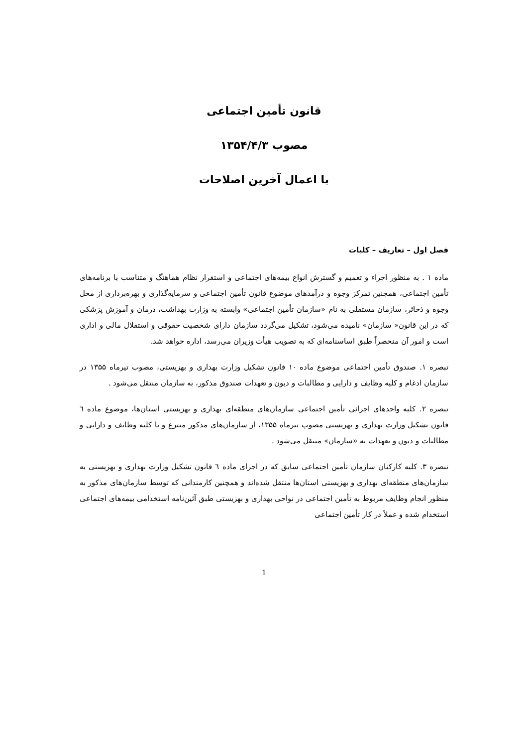قانون تأمین اجتماعی
مصوب ۱۳۵۴/۴/۳
با اعمال آخرین اصلاحات
فصل اول – تعاریف – کلیات
ماده ۱ . به منظور اجراء و تعمیم و گسترش انواع بیمه‌های اجتماعی و استقرار نظام هماهنگ و متناسب با برنامه‌های تأمین اجتماعی، همچنین تمرکز وجوه و درآمدهای موضوع قانون تأمین اجتماعی و سرمایه‌گذاری و بهره‌برداری از محل وجوه و ذخائر، سازمان مستقلی به نام «سازمان تأمین اجتماعی» وابسته به وزارت بهداشت، درمان و آموزش پزشکی که در این قانون« سازمان» نامیده می‌شود، تشکیل می‌گردد سازمان دارای شخصیت حقوقی و استقلال مالی و اداری است و امور آن منحصراً طبق اساسنامه‌ای که به تصویب هیأت وزیران می‌رسد، اداره خواهد شد.
تبصره ۱. صندوق تأمین اجتماعی موضوع ماده ۱۰ قانون تشکیل وزارت بهداری و بهزیستی، مصوب تیرماه ۱۳۵۵ در سازمان ادغام و کلیه وظایف و دارایی و مطالبات و دیون و تعهدات صندوق مذکور، به سازمان منتقل می‌شود .
تبصره ۲. کلیه واحدهای اجرائی تأمین اجتماعی سازمان‌های منطقه‌ای بهداری و بهزیستی استان‌ها، موضوع ماده ٦ قانون تشکیل وزارت بهداری و بهزیستی مصوب تیرماه ۱۳۵۵، از سازمان‌های مذکور منتزع و با کلیه وظایف و دارایی و مطالبات و دیون و تعهدات به «سازمان» منتقل می‌شود .
تبصره ۳. کلیه کارکنان سازمان تأمین اجتماعی سابق که در اجرای ماده ٦ قانون تشکیل وزارت بهداری و بهزیستی به سازمان‌های منطقه‌ای بهداری و بهزیستی استان‌ها منتقل شده‌اند و همچنین کارمندانی که توسط سازمان‌های مذکور به منظور انجام وظایف مربوط به تأمین اجتماعی در نواحی بهداری و بهزیستی طبق آئین‌نامه استخدامی بیمه‌های اجتماعی استخدام شده و عملاً در کار تأمین اجتماعی
1